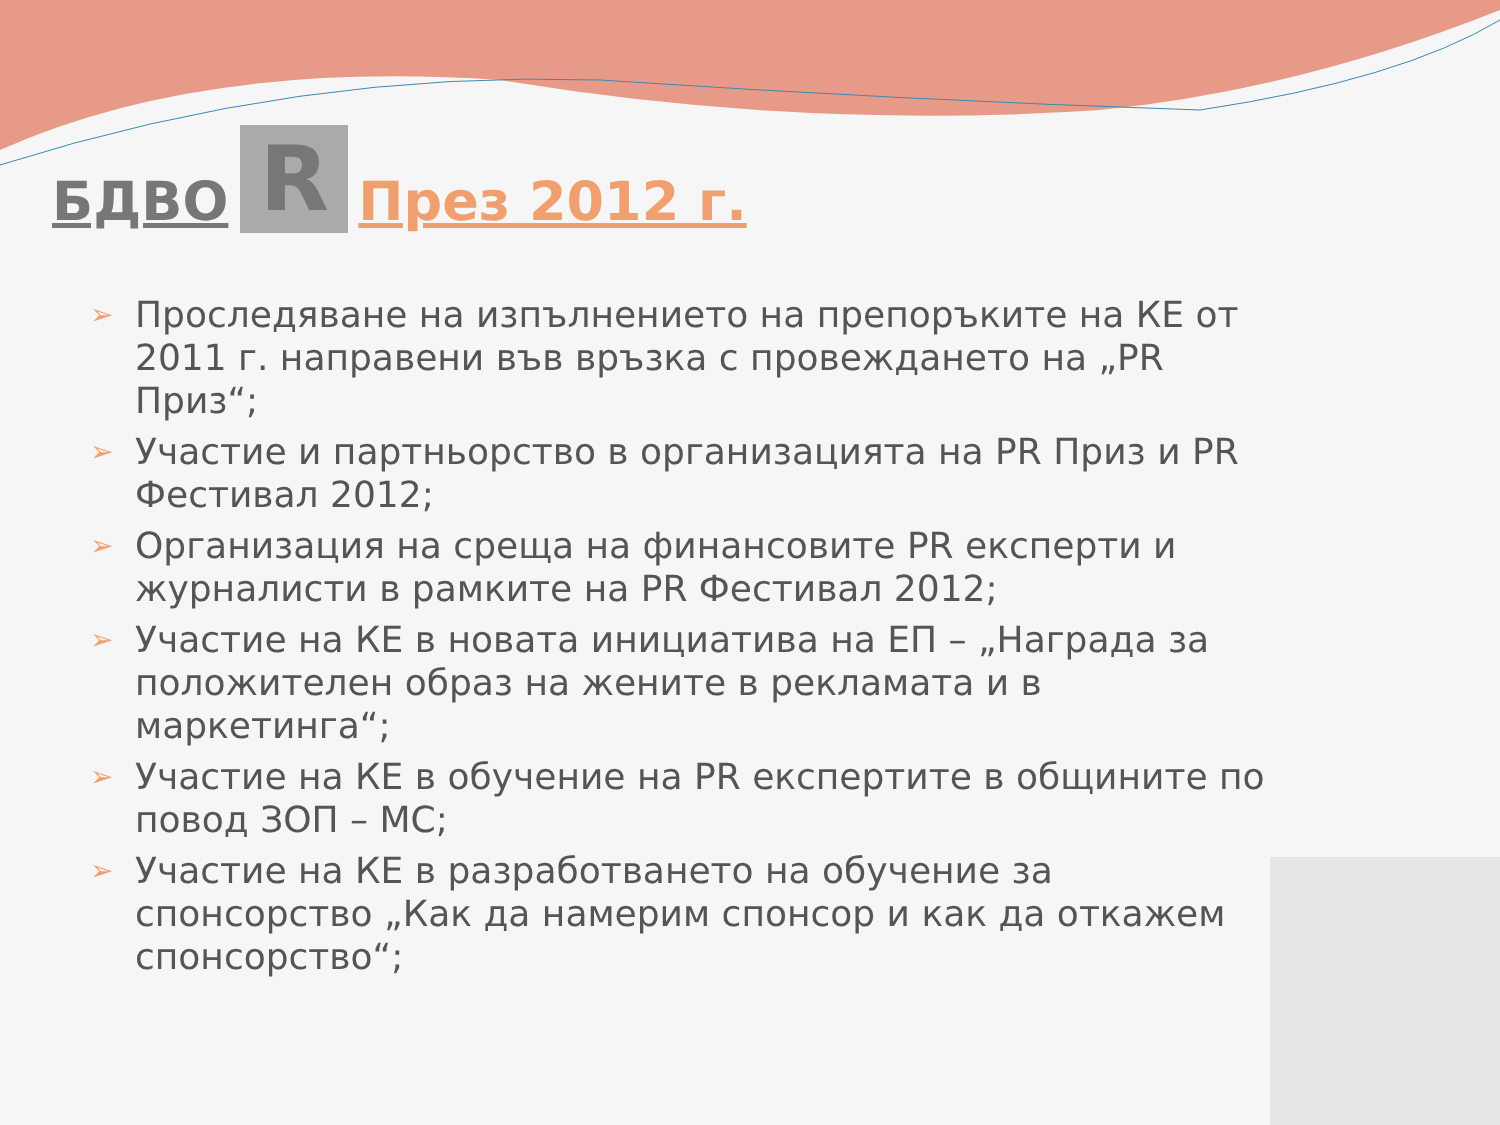БДВО R През 2012 г.
➢ Проследяване на изпълнението на препоръките на КЕ от 2011 г. направени във връзка с провеждането на „PR Приз“;
➢ Участие и партньорство в организацията на PR Приз и PR Фестивал 2012;
➢ Организация на среща на финансовите PR експерти и журналисти в рамките на PR Фестивал 2012;
➢ Участие на КЕ в новата инициатива на ЕП – „Награда за положителен образ на жените в рекламата и в маркетинга“;
➢ Участие на КЕ в обучение на PR експертите в общините по повод ЗОП – МС;
➢ Участие на КЕ в разработването на обучение за спонсорство „Как да намерим спонсор и как да откажем спонсорство“;